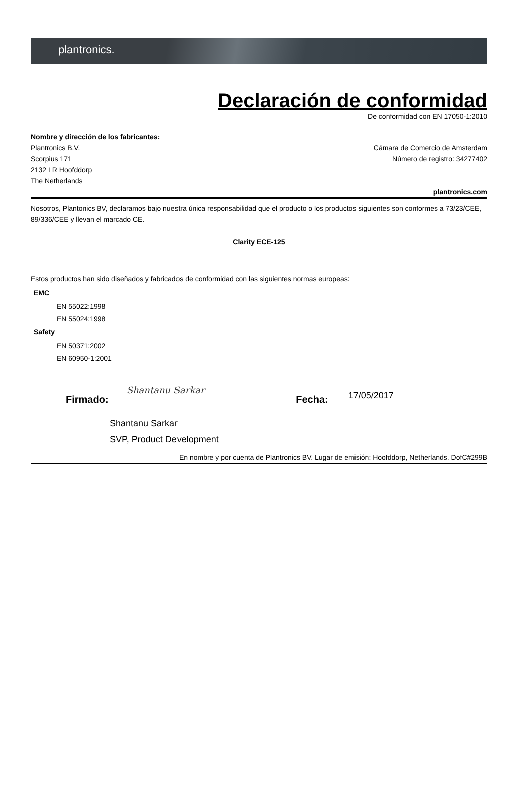plantronics.
Declaración de conformidad
De conformidad con EN 17050-1:2010
Nombre y dirección de los fabricantes:
Plantronics B.V.
Scorpius 171
2132 LR Hoofddorp
The Netherlands
Cámara de Comercio de Amsterdam
Número de registro: 34277402
plantronics.com
Nosotros, Plantonics BV, declaramos bajo nuestra única responsabilidad que el producto o los productos siguientes son conformes a 73/23/CEE, 89/336/CEE y llevan el marcado CE.
Clarity ECE-125
Estos productos han sido diseñados y fabricados de conformidad con las siguientes normas europeas:
EMC
EN 55022:1998
EN 55024:1998
Safety
EN 50371:2002
EN 60950-1:2001
Firmado:
Shantanu Sarkar
Fecha:
17/05/2017
Shantanu Sarkar
SVP, Product Development
En nombre y por cuenta de Plantronics BV. Lugar de emisión: Hoofddorp, Netherlands. DofC#299B